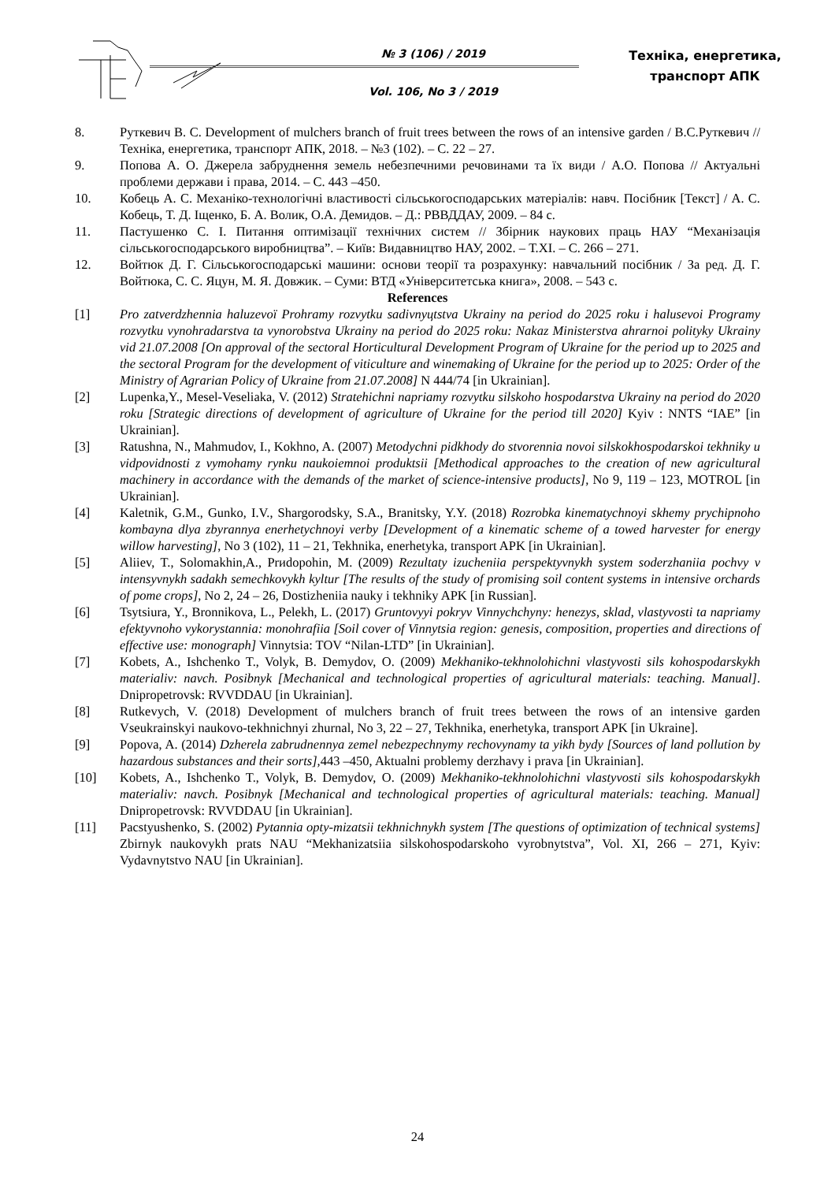№ 3 (106) / 2019
Vol. 106, No 3 / 2019
Техніка, енергетика,
транспорт АПК
8. Руткевич В. С. Development of mulchers branch of fruit trees between the rows of an intensive garden / В.С.Руткевич // Техніка, енергетика, транспорт АПК, 2018. – №3 (102). – С. 22 – 27.
9. Попова А. О. Джерела забруднення земель небезпечними речовинами та їх види / А.О. Попова // Актуальні проблеми держави і права, 2014. – С. 443 –450.
10. Кобець А. С. Механіко-технологічні властивості сільськогосподарських матеріалів: навч. Посібник [Текст] / А. С. Кобець, Т. Д. Іщенко, Б. А. Волик, О.А. Демидов. – Д.: РВВДДАУ, 2009. – 84 с.
11. Пастушенко С. І. Питання оптимізації технічних систем // Збірник наукових праць НАУ “Механізація сільськогосподарського виробництва”. – Київ: Видавництво НАУ, 2002. – Т.XI. – С. 266 – 271.
12. Войтюк Д. Г. Сільськогосподарські машини: основи теорії та розрахунку: навчальний посібник / За ред. Д. Г. Войтюка, С. С. Яцун, М. Я. Довжик. – Суми: ВТД «Університетська книга», 2008. – 543 с.
References
[1] Pro zatverdzhennia haluzevoї Prohramy rozvytku sadivnyцtstva Ukrainy na period do 2025 roku i halusevoi Programy rozvytku vynohradarstva ta vynorobstva Ukrainy na period do 2025 roku: Nakaz Ministerstva ahrarnoi polityky Ukrainy vid 21.07.2008 [On approval of the sectoral Horticultural Development Program of Ukraine for the period up to 2025 and the sectoral Program for the development of viticulture and winemaking of Ukraine for the period up to 2025: Order of the Ministry of Agrarian Policy of Ukraine from 21.07.2008] N 444/74 [in Ukrainian].
[2] Lupenka,Y., Mesel-Veseliaka, V. (2012) Stratehichni napriamy rozvytku silskoho hospodarstva Ukrainy na period do 2020 roku [Strategic directions of development of agriculture of Ukraine for the period till 2020] Kyiv : NNTS “IAE” [in Ukrainian].
[3] Ratushna, N., Mahmudov, I., Kokhno, A. (2007) Metodychni pidkhody do stvorennia novoi silskokhospodarskoi tekhniky u vidpovidnosti z vymohamy rynku naukoiemnoi produktsii [Methodical approaches to the creation of new agricultural machinery in accordance with the demands of the market of science-intensive products], No 9, 119 – 123, MOTROL [in Ukrainian].
[4] Kaletnik, G.M., Gunko, I.V., Shargorodsky, S.A., Branitsky, Y.Y. (2018) Rozrobka kinematychnoyi skhemy prychipnoho kombayna dlya zbyrannya enerhetychnoyi verby [Development of a kinematic scheme of a towed harvester for energy willow harvesting], No 3 (102), 11 – 21, Tekhnika, enerhetyka, transport APK [in Ukrainian].
[5] Aliiev, T., Solomakhin,A., Prиdopohin, M. (2009) Rezultaty izucheniia perspektyvnykh system soderzhaniia pochvy v intensyvnykh sadakh semechkovykh kyltur [The results of the study of promising soil content systems in intensive orchards of pome crops], No 2, 24 – 26, Dostizheniia nauky i tekhniky APK [in Russian].
[6] Tsytsiura, Y., Bronnikova, L., Pelekh, L. (2017) Gruntovyyi pokryv Vinnychchyny: henezys, sklad, vlastyvosti ta napriamy efektyvnoho vykorystannia: monohrafiia [Soil cover of Vinnytsia region: genesis, composition, properties and directions of effective use: monograph] Vinnytsia: TOV “Nilan-LTD” [in Ukrainian].
[7] Kobets, A., Ishchenko T., Volyk, B. Demydov, O. (2009) Mekhaniko-tekhnolohichni vlastyvosti sils kohospodarskykh materialiv: navch. Posibnyk [Mechanical and technological properties of agricultural materials: teaching. Manual]. Dnipropetrovsk: RVVDDAU [in Ukrainian].
[8] Rutkevych, V. (2018) Development of mulchers branch of fruit trees between the rows of an intensive garden Vseukrainskyi naukovo-tekhnichnyi zhurnal, No 3, 22 – 27, Tekhnika, enerhetyka, transport APK [in Ukraine].
[9] Popova, A. (2014) Dzherela zabrudnennya zemel nebezpechnymy rechovynamy ta yikh bydy [Sources of land pollution by hazardous substances and their sorts], 443 –450, Aktualni problemy derzhavy i prava [in Ukrainian].
[10] Kobets, A., Ishchenko T., Volyk, B. Demydov, O. (2009) Mekhaniko-tekhnolohichni vlastyvosti sils kohospodarskykh materialiv: navch. Posibnyk [Mechanical and technological properties of agricultural materials: teaching. Manual] Dnipropetrovsk: RVVDDAU [in Ukrainian].
[11] Pacstyushenko, S. (2002) Pytannia opty-mizatsii tekhnichnykh system [The questions of optimization of technical systems] Zbirnyk naukovykh prats NAU “Mekhanizatsiia silskohospodarskoho vyrobnytstva”, Vol. XI, 266 – 271, Kyiv: Vydavnytstvo NAU [in Ukrainian].
24